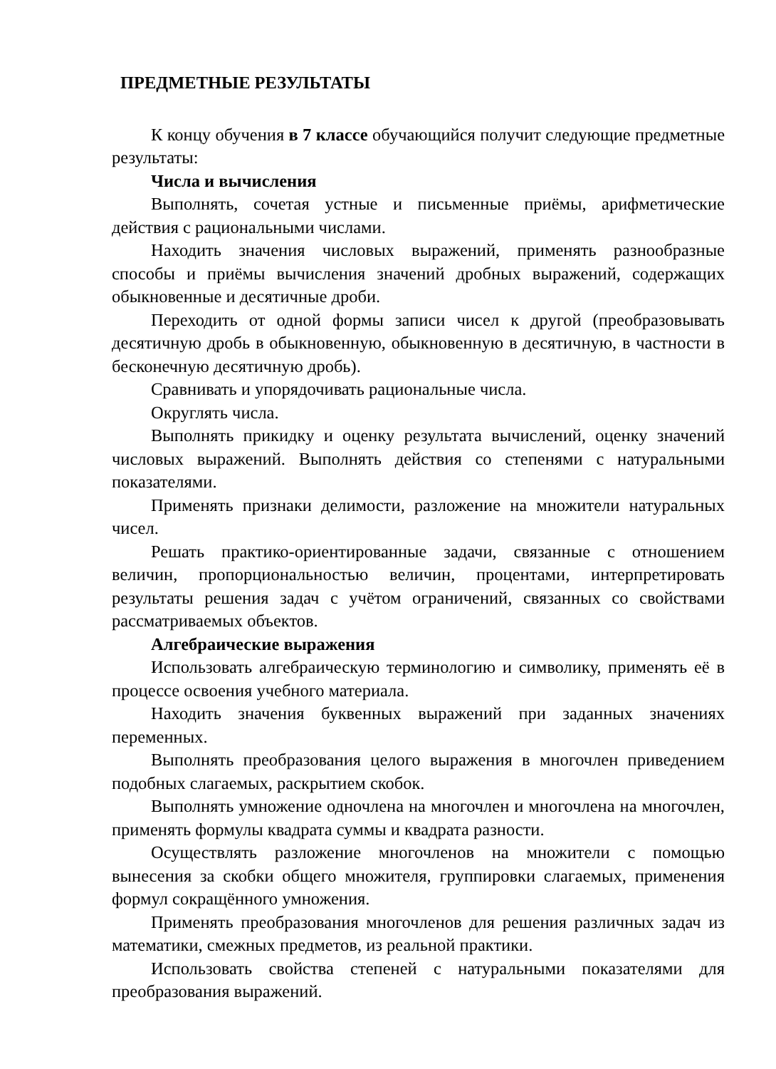ПРЕДМЕТНЫЕ РЕЗУЛЬТАТЫ
К концу обучения в 7 классе обучающийся получит следующие предметные результаты:
Числа и вычисления
Выполнять, сочетая устные и письменные приёмы, арифметические действия с рациональными числами.
Находить значения числовых выражений, применять разнообразные способы и приёмы вычисления значений дробных выражений, содержащих обыкновенные и десятичные дроби.
Переходить от одной формы записи чисел к другой (преобразовывать десятичную дробь в обыкновенную, обыкновенную в десятичную, в частности в бесконечную десятичную дробь).
Сравнивать и упорядочивать рациональные числа.
Округлять числа.
Выполнять прикидку и оценку результата вычислений, оценку значений числовых выражений. Выполнять действия со степенями с натуральными показателями.
Применять признаки делимости, разложение на множители натуральных чисел.
Решать практико-ориентированные задачи, связанные с отношением величин, пропорциональностью величин, процентами, интерпретировать результаты решения задач с учётом ограничений, связанных со свойствами рассматриваемых объектов.
Алгебраические выражения
Использовать алгебраическую терминологию и символику, применять её в процессе освоения учебного материала.
Находить значения буквенных выражений при заданных значениях переменных.
Выполнять преобразования целого выражения в многочлен приведением подобных слагаемых, раскрытием скобок.
Выполнять умножение одночлена на многочлен и многочлена на многочлен, применять формулы квадрата суммы и квадрата разности.
Осуществлять разложение многочленов на множители с помощью вынесения за скобки общего множителя, группировки слагаемых, применения формул сокращённого умножения.
Применять преобразования многочленов для решения различных задач из математики, смежных предметов, из реальной практики.
Использовать свойства степеней с натуральными показателями для преобразования выражений.